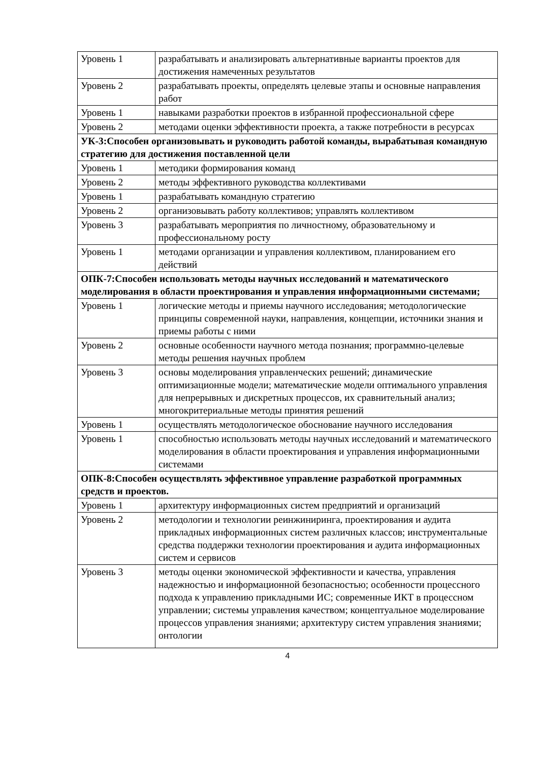| Уровень 1 | разрабатывать и анализировать альтернативные варианты проектов для достижения намеченных результатов |
| Уровень 2 | разрабатывать проекты, определять целевые этапы и основные направления работ |
| Уровень 1 | навыками разработки проектов в избранной профессиональной сфере |
| Уровень 2 | методами оценки эффективности проекта, а также потребности в ресурсах |
| УК-3:Способен организовывать и руководить работой команды, вырабатывая командную стратегию для достижения поставленной цели | |
| Уровень 1 | методики формирования команд |
| Уровень 2 | методы эффективного руководства коллективами |
| Уровень 1 | разрабатывать командную стратегию |
| Уровень 2 | организовывать работу коллективов; управлять коллективом |
| Уровень 3 | разрабатывать мероприятия по личностному, образовательному и профессиональному росту |
| Уровень 1 | методами организации и управления коллективом, планированием его действий |
| ОПК-7:Способен использовать методы научных исследований и математического моделирования в области проектирования и управления информационными системами; | |
| Уровень 1 | логические методы и приемы научного исследования; методологические принципы современной науки, направления, концепции, источники знания и приемы работы с ними |
| Уровень 2 | основные особенности научного метода познания; программно-целевые методы решения научных проблем |
| Уровень 3 | основы моделирования управленческих решений; динамические оптимизационные модели; математические модели оптимального управления для непрерывных и дискретных процессов, их сравнительный анализ; многокритериальные методы принятия решений |
| Уровень 1 | осуществлять методологическое обоснование научного исследования |
| Уровень 1 | способностью использовать методы научных исследований и математического моделирования в области проектирования и управления информационными системами |
| ОПК-8:Способен осуществлять эффективное управление разработкой программных средств и проектов. | |
| Уровень 1 | архитектуру информационных систем предприятий и организаций |
| Уровень 2 | методологии и технологии реинжиниринга, проектирования и аудита прикладных информационных систем различных классов; инструментальные средства поддержки технологии проектирования и аудита информационных систем и сервисов |
| Уровень 3 | методы оценки экономической эффективности и качества, управления надежностью и информационной безопасностью; особенности процессного подхода к управлению прикладными ИС; современные ИКТ в процессном управлении; системы управления качеством; концептуальное моделирование процессов управления знаниями; архитектуру систем управления знаниями; онтологии |
4